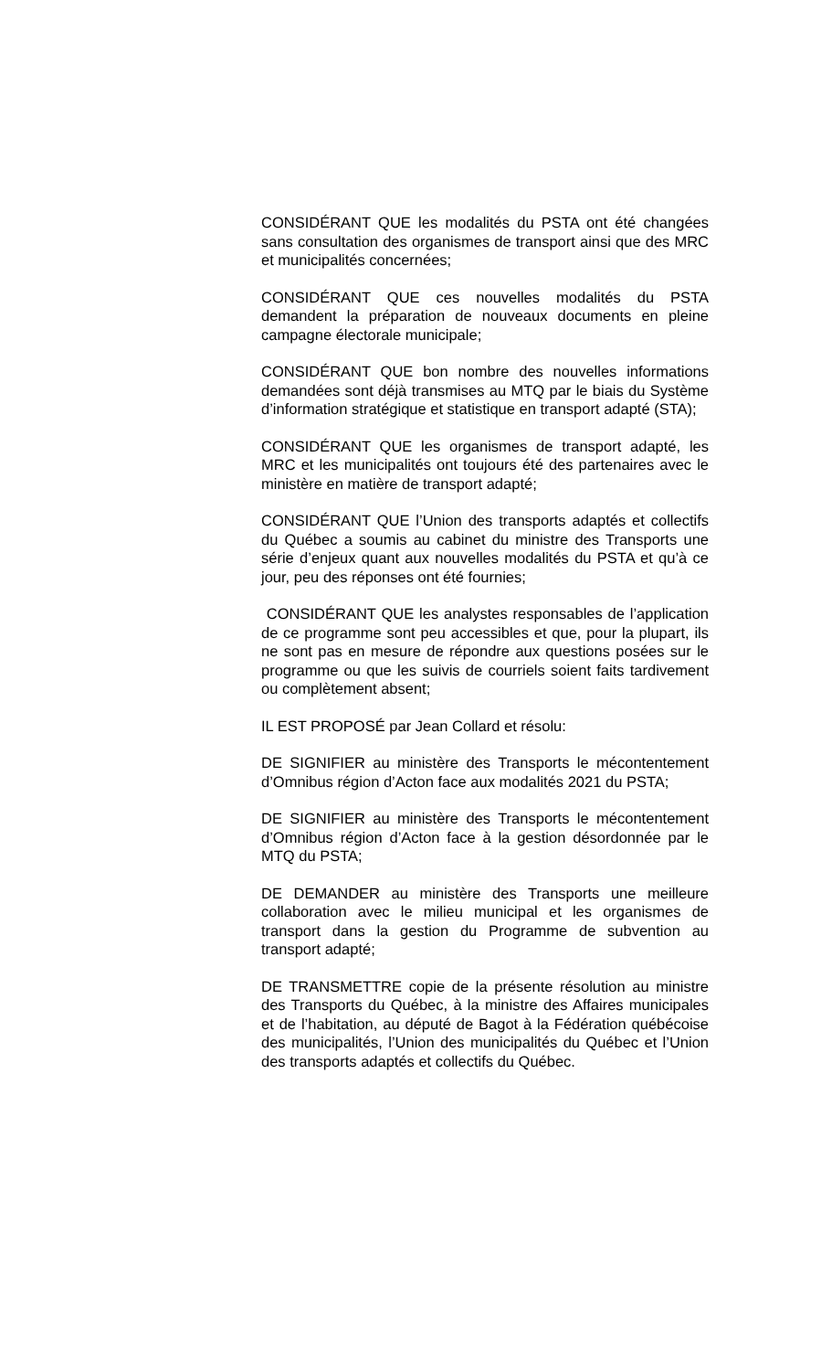CONSIDÉRANT QUE les modalités du PSTA ont été changées sans consultation des organismes de transport ainsi que des MRC et municipalités concernées;
CONSIDÉRANT QUE ces nouvelles modalités du PSTA demandent la préparation de nouveaux documents en pleine campagne électorale municipale;
CONSIDÉRANT QUE bon nombre des nouvelles informations demandées sont déjà transmises au MTQ par le biais du Système d’information stratégique et statistique en transport adapté (STA);
CONSIDÉRANT QUE les organismes de transport adapté, les MRC et les municipalités ont toujours été des partenaires avec le ministère en matière de transport adapté;
CONSIDÉRANT QUE l’Union des transports adaptés et collectifs du Québec a soumis au cabinet du ministre des Transports une série d’enjeux quant aux nouvelles modalités du PSTA et qu’à ce jour, peu des réponses ont été fournies;
CONSIDÉRANT QUE les analystes responsables de l’application de ce programme sont peu accessibles et que, pour la plupart, ils ne sont pas en mesure de répondre aux questions posées sur le programme ou que les suivis de courriels soient faits tardivement ou complètement absent;
IL EST PROPOSÉ par Jean Collard et résolu:
DE SIGNIFIER au ministère des Transports le mécontentement d’Omnibus région d’Acton face aux modalités 2021 du PSTA;
DE SIGNIFIER au ministère des Transports le mécontentement d’Omnibus région d’Acton face à la gestion désordonnée par le MTQ du PSTA;
DE DEMANDER au ministère des Transports une meilleure collaboration avec le milieu municipal et les organismes de transport dans la gestion du Programme de subvention au transport adapté;
DE TRANSMETTRE copie de la présente résolution au ministre des Transports du Québec, à la ministre des Affaires municipales et de l’habitation, au député de Bagot à la Fédération québécoise des municipalités, l’Union des municipalités du Québec et l’Union des transports adaptés et collectifs du Québec.